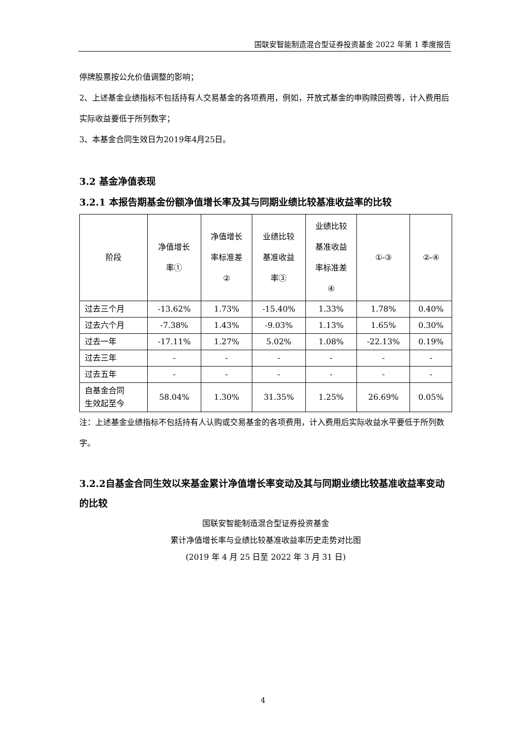国联安智能制造混合型证券投资基金 2022 年第 1 季度报告
停牌股票按公允价值调整的影响；
2、上述基金业绩指标不包括持有人交易基金的各项费用，例如，开放式基金的申购赎回费等，计入费用后实际收益要低于所列数字；
3、本基金合同生效日为2019年4月25日。
3.2 基金净值表现
3.2.1 本报告期基金份额净值增长率及其与同期业绩比较基准收益率的比较
| 阶段 | 净值增长 率① | 净值增长 率标准差 ② | 业绩比较 基准收益 率③ | 业绩比较 基准收益 率标准差 ④ | ①-③ | ②-④ |
| --- | --- | --- | --- | --- | --- | --- |
| 过去三个月 | -13.62% | 1.73% | -15.40% | 1.33% | 1.78% | 0.40% |
| 过去六个月 | -7.38% | 1.43% | -9.03% | 1.13% | 1.65% | 0.30% |
| 过去一年 | -17.11% | 1.27% | 5.02% | 1.08% | -22.13% | 0.19% |
| 过去三年 | - | - | - | - | - | - |
| 过去五年 | - | - | - | - | - | - |
| 自基金合同 生效起至今 | 58.04% | 1.30% | 31.35% | 1.25% | 26.69% | 0.05% |
注：上述基金业绩指标不包括持有人认购或交易基金的各项费用，计入费用后实际收益水平要低于所列数字。
3.2.2自基金合同生效以来基金累计净值增长率变动及其与同期业绩比较基准收益率变动的比较
国联安智能制造混合型证券投资基金
累计净值增长率与业绩比较基准收益率历史走势对比图
(2019 年 4 月 25 日至 2022 年 3 月 31 日)
4